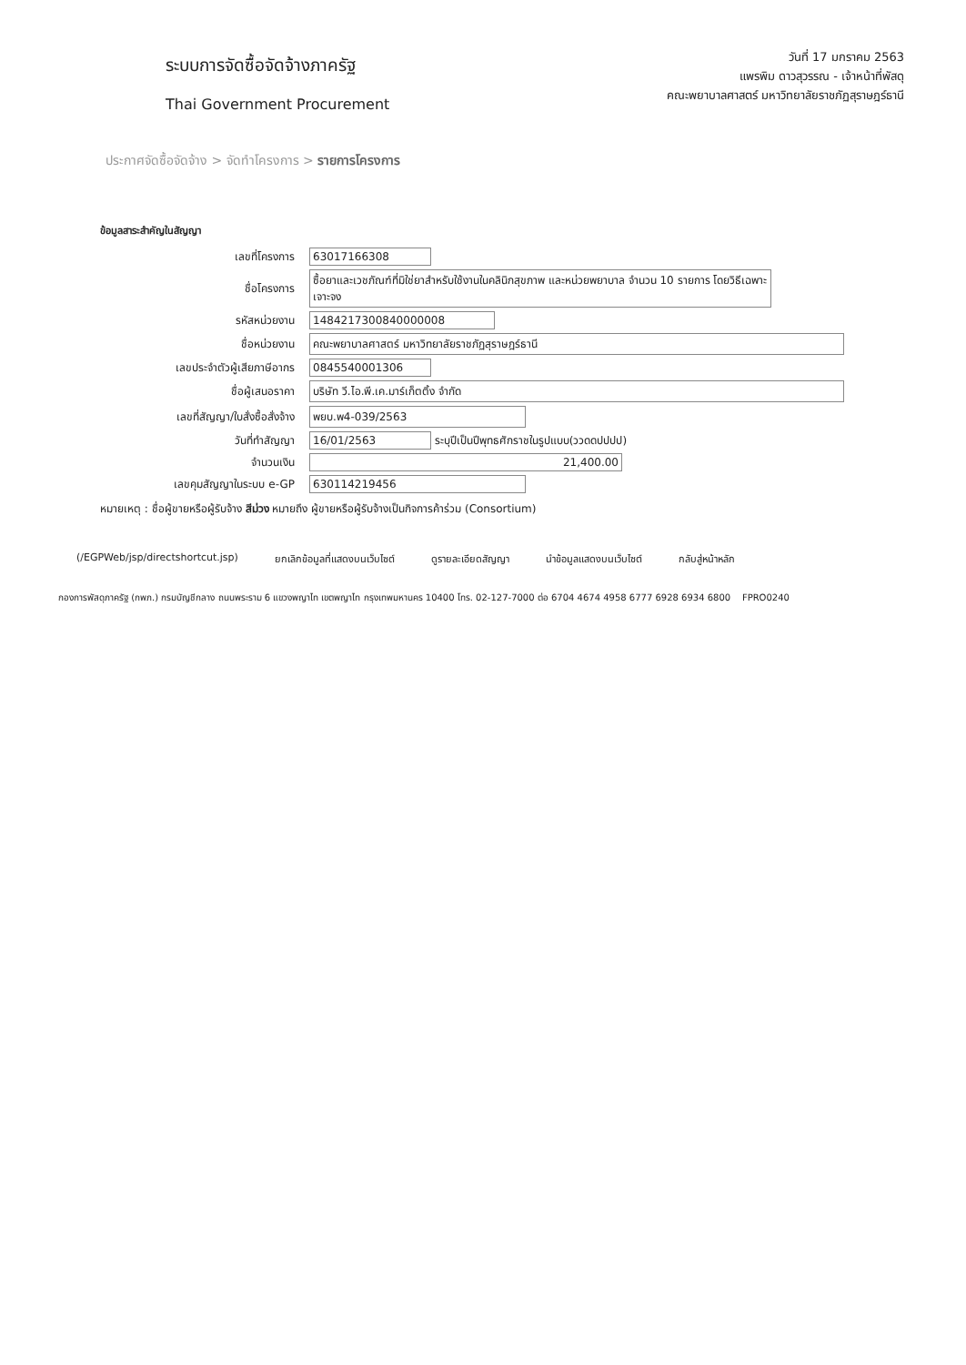ระบบการจัดซื้อจัดจ้างภาครัฐ
Thai Government Procurement
วันที่ 17 มกราคม 2563
แพรพิม ดาวสุวรรณ - เจ้าหน้าที่พัสดุ
คณะพยาบาลศาสตร์ มหาวิทยาลัยราชภัฏสุราษฎร์ธานี
ประกาศจัดซื้อจัดจ้าง > จัดทำโครงการ > รายการโครงการ
ข้อมูลสาระสำคัญในสัญญา
| เลขที่โครงการ | 63017166308 |
| ชื่อโครงการ | ซื้อยาและเวชภัณฑ์ที่มิใช่ยาสำหรับใช้งานในคลินิกสุขภาพ และหน่วยพยาบาล จำนวน 10 รายการ โดยวิธีเฉพาะเจาะจง |
| รหัสหน่วยงาน | 1484217300840000008 |
| ชื่อหน่วยงาน | คณะพยาบาลศาสตร์ มหาวิทยาลัยราชภัฏสุราษฎร์ธานี |
| เลขประจำตัวผู้เสียภาษีอากร | 0845540001306 |
| ชื่อผู้เสนอราคา | บริษัท วี.ไอ.พี.เค.มาร์เก็ตติ้ง จำกัด |
| เลขที่สัญญา/ใบสั่งซื้อสั่งจ้าง | พยบ.พ4-039/2563 |
| วันที่ทำสัญญา | 16/01/2563 ระบุปีเป็นปีพุทธศักราชในรูปแบบ(ววดดปปปป) |
| จำนวนเงิน | 21,400.00 |
| เลขคุมสัญญาในระบบ e-GP | 630114219456 |
หมายเหตุ : ชื่อผู้ขายหรือผู้รับจ้าง สีม่วง หมายถึง ผู้ขายหรือผู้รับจ้างเป็นกิจการค้าร่วม (Consortium)
(/EGPWeb/jsp/directshortcut.jsp) ยกเลิกข้อมูลที่แสดงบนเว็บไซต์ ดูรายละเอียดสัญญา นำข้อมูลแสดงบนเว็บไซต์ กลับสู่หน้าหลัก
กองการพัสดุภาครัฐ (กพภ.) กรมบัญชีกลาง ถนนพระราม 6 แขวงพญาไท เขตพญาไท กรุงเทพมหานคร 10400 โทร. 02-127-7000 ต่อ 6704 4674 4958 6777 6928 6934 6800 FPRO0240